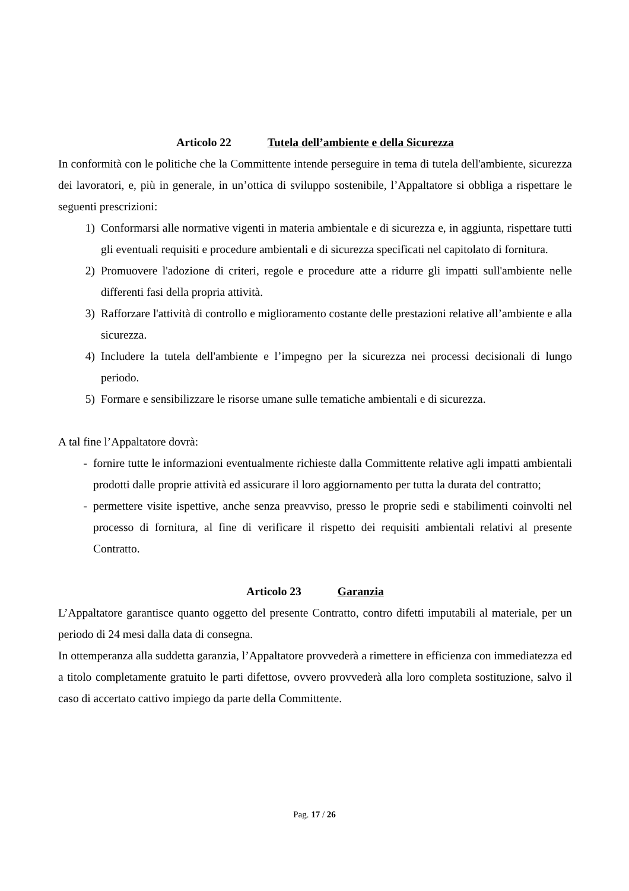Articolo 22 Tutela dell’ambiente e della Sicurezza
In conformità con le politiche che la Committente intende perseguire in tema di tutela dell'ambiente, sicurezza dei lavoratori, e, più in generale, in un’ottica di sviluppo sostenibile, l’Appaltatore si obbliga a rispettare le seguenti prescrizioni:
1) Conformarsi alle normative vigenti in materia ambientale e di sicurezza e, in aggiunta, rispettare tutti gli eventuali requisiti e procedure ambientali e di sicurezza specificati nel capitolato di fornitura.
2) Promuovere l'adozione di criteri, regole e procedure atte a ridurre gli impatti sull'ambiente nelle differenti fasi della propria attività.
3) Rafforzare l'attività di controllo e miglioramento costante delle prestazioni relative all’ambiente e alla sicurezza.
4) Includere la tutela dell'ambiente e l’impegno per la sicurezza nei processi decisionali di lungo periodo.
5) Formare e sensibilizzare le risorse umane sulle tematiche ambientali e di sicurezza.
A tal fine l’Appaltatore dovrà:
- fornire tutte le informazioni eventualmente richieste dalla Committente relative agli impatti ambientali prodotti dalle proprie attività ed assicurare il loro aggiornamento per tutta la durata del contratto;
- permettere visite ispettive, anche senza preavviso, presso le proprie sedi e stabilimenti coinvolti nel processo di fornitura, al fine di verificare il rispetto dei requisiti ambientali relativi al presente Contratto.
Articolo 23 Garanzia
L’Appaltatore garantisce quanto oggetto del presente Contratto, contro difetti imputabili al materiale, per un periodo di 24 mesi dalla data di consegna.
In ottemperanza alla suddetta garanzia, l’Appaltatore provvederà a rimettere in efficienza con immediatezza ed a titolo completamente gratuito le parti difettose, ovvero provvederà alla loro completa sostituzione, salvo il caso di accertato cattivo impiego da parte della Committente.
Pag. 17 / 26